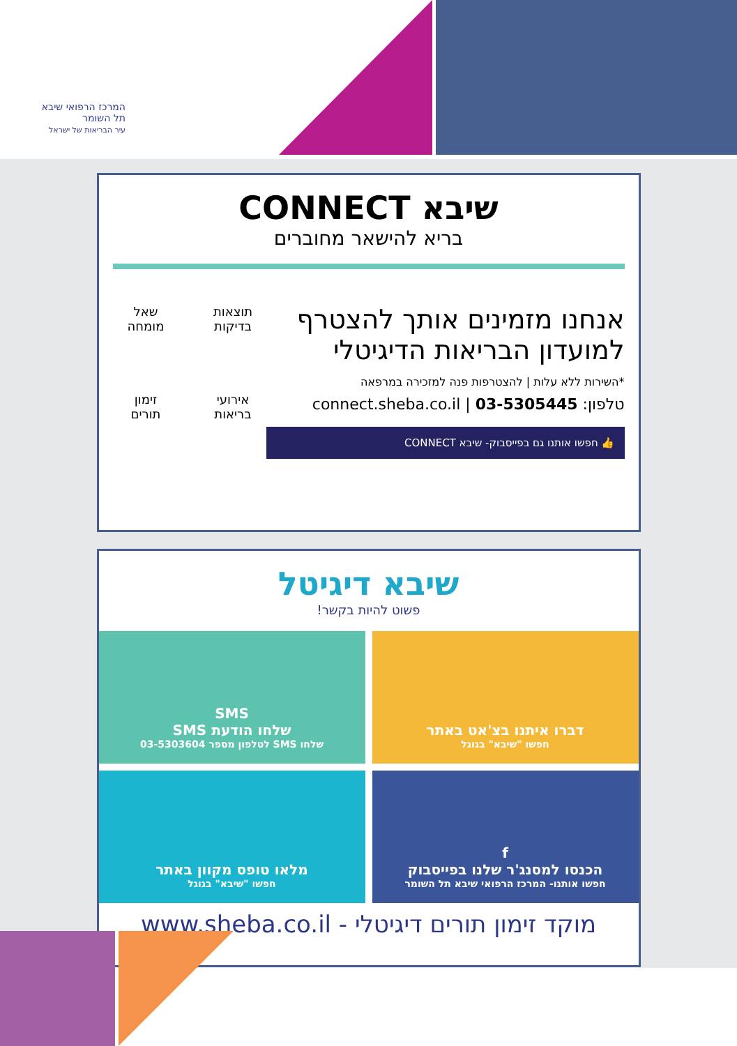המרכז הרפואי שיבא
תל השומר
עיר הבריאות של ישראל
שיבא CONNECT
בריא להישאר מחוברים
אנחנו מזמינים אותך להצטרף
למועדון הבריאות הדיגיטלי
*השירות ללא עלות | להצטרפות פנה למזכירה במרפאה
טלפון: 03-5305445 | connect.sheba.co.il
👍 חפשו אותנו גם בפייסבוק- שיבא CONNECT
תוצאות
בדיקות
שאל
מומחה
אירועי
בריאות
זימון
תורים
שיבא דיגיטל
פשוט להיות בקשר!
דברו איתנו בצ'אט באתר
חפשו "שיבא" בגוגל
SMS
שלחו הודעת SMS
שלחו SMS לטלפון מספר 03-5303604
f
הכנסו למסנג'ר שלנו בפייסבוק
חפשו אותנו- המרכז הרפואי שיבא תל השומר
מלאו טופס מקוון באתר
חפשו "שיבא" בגוגל
מוקד זימון תורים דיגיטלי - www.sheba.co.il